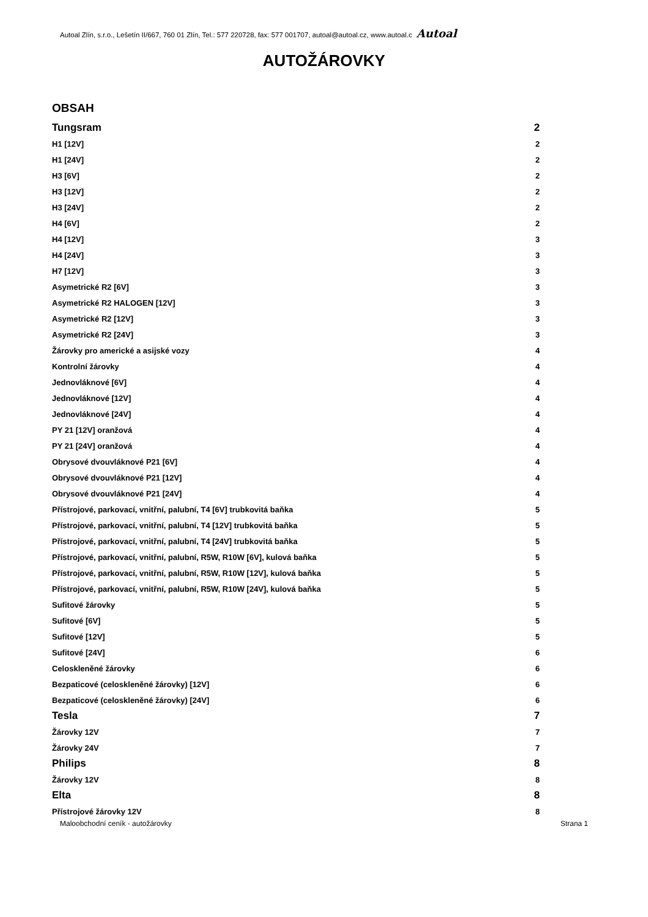Autoal Zlín, s.r.o., Lešetín II/667, 760 01 Zlín, Tel.: 577 220728, fax: 577 001707, autoal@autoal.cz, www.autoal.c Autoal
AUTOŽÁROVKY
OBSAH
Tungsram 2
H1 [12V] 2
H1 [24V] 2
H3 [6V] 2
H3 [12V] 2
H3 [24V] 2
H4 [6V] 2
H4 [12V] 3
H4 [24V] 3
H7 [12V] 3
Asymetrické R2 [6V] 3
Asymetrické R2 HALOGEN [12V] 3
Asymetrické R2 [12V] 3
Asymetrické R2 [24V] 3
Žárovky pro americké a asijské vozy 4
Kontrolní žárovky 4
Jednovláknové [6V] 4
Jednovláknové [12V] 4
Jednovláknové [24V] 4
PY 21 [12V] oranžová 4
PY 21 [24V] oranžová 4
Obrysové dvouvláknové P21 [6V] 4
Obrysové dvouvláknové P21 [12V] 4
Obrysové dvouvláknové P21 [24V] 4
Přístrojové, parkovací, vnitřní, palubní, T4 [6V] trubkovitá baňka 5
Přístrojové, parkovací, vnitřní, palubní, T4 [12V] trubkovitá baňka 5
Přístrojové, parkovací, vnitřní, palubní, T4 [24V] trubkovitá baňka 5
Přístrojové, parkovací, vnitřní, palubní, R5W, R10W [6V], kulová baňka 5
Přístrojové, parkovací, vnitřní, palubní, R5W, R10W [12V], kulová baňka 5
Přístrojové, parkovací, vnitřní, palubní, R5W, R10W [24V], kulová baňka 5
Sufitové žárovky 5
Sufitové [6V] 5
Sufitové [12V] 5
Sufitové [24V] 6
Celoskleněné žárovky 6
Bezpaticové (celoskleněné žárovky) [12V] 6
Bezpaticové (celoskleněné žárovky) [24V] 6
Tesla 7
Žárovky 12V 7
Žárovky 24V 7
Philips 8
Žárovky 12V 8
Elta 8
Přístrojové žárovky 12V 8
Maloobchodní ceník - autožárovky Strana 1